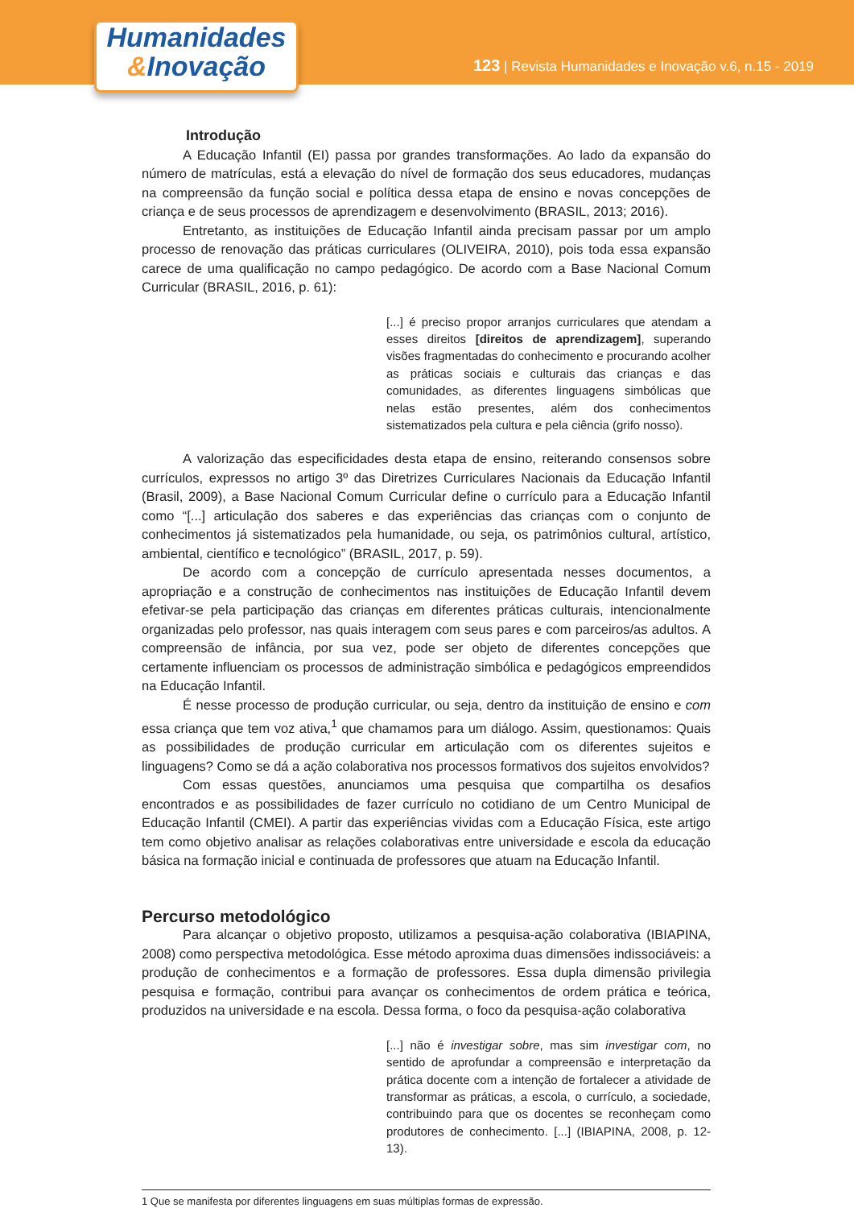123 | Revista Humanidades e Inovação v.6, n.15 - 2019
Humanidades
&Inovação
Introdução
A Educação Infantil (EI) passa por grandes transformações. Ao lado da expansão do número de matrículas, está a elevação do nível de formação dos seus educadores, mudanças na compreensão da função social e política dessa etapa de ensino e novas concepções de criança e de seus processos de aprendizagem e desenvolvimento (BRASIL, 2013; 2016).
Entretanto, as instituições de Educação Infantil ainda precisam passar por um amplo processo de renovação das práticas curriculares (OLIVEIRA, 2010), pois toda essa expansão carece de uma qualificação no campo pedagógico. De acordo com a Base Nacional Comum Curricular (BRASIL, 2016, p. 61):
[...] é preciso propor arranjos curriculares que atendam a esses direitos [direitos de aprendizagem], superando visões fragmentadas do conhecimento e procurando acolher as práticas sociais e culturais das crianças e das comunidades, as diferentes linguagens simbólicas que nelas estão presentes, além dos conhecimentos sistematizados pela cultura e pela ciência (grifo nosso).
A valorização das especificidades desta etapa de ensino, reiterando consensos sobre currículos, expressos no artigo 3º das Diretrizes Curriculares Nacionais da Educação Infantil (Brasil, 2009), a Base Nacional Comum Curricular define o currículo para a Educação Infantil como “[...] articulação dos saberes e das experiências das crianças com o conjunto de conhecimentos já sistematizados pela humanidade, ou seja, os patrimônios cultural, artístico, ambiental, científico e tecnológico” (BRASIL, 2017, p. 59).
De acordo com a concepção de currículo apresentada nesses documentos, a apropriação e a construção de conhecimentos nas instituições de Educação Infantil devem efetivar-se pela participação das crianças em diferentes práticas culturais, intencionalmente organizadas pelo professor, nas quais interagem com seus pares e com parceiros/as adultos. A compreensão de infância, por sua vez, pode ser objeto de diferentes concepções que certamente influenciam os processos de administração simbólica e pedagógicos empreendidos na Educação Infantil.
É nesse processo de produção curricular, ou seja, dentro da instituição de ensino e com essa criança que tem voz ativa,<sup>1</sup> que chamamos para um diálogo. Assim, questionamos: Quais as possibilidades de produção curricular em articulação com os diferentes sujeitos e linguagens? Como se dá a ação colaborativa nos processos formativos dos sujeitos envolvidos?
Com essas questões, anunciamos uma pesquisa que compartilha os desafios encontrados e as possibilidades de fazer currículo no cotidiano de um Centro Municipal de Educação Infantil (CMEI). A partir das experiências vividas com a Educação Física, este artigo tem como objetivo analisar as relações colaborativas entre universidade e escola da educação básica na formação inicial e continuada de professores que atuam na Educação Infantil.
Percurso metodológico
Para alcançar o objetivo proposto, utilizamos a pesquisa-ação colaborativa (IBIAPINA, 2008) como perspectiva metodológica. Esse método aproxima duas dimensões indissociáveis: a produção de conhecimentos e a formação de professores. Essa dupla dimensão privilegia pesquisa e formação, contribui para avançar os conhecimentos de ordem prática e teórica, produzidos na universidade e na escola. Dessa forma, o foco da pesquisa-ação colaborativa
[...] não é investigar sobre, mas sim investigar com, no sentido de aprofundar a compreensão e interpretação da prática docente com a intenção de fortalecer a atividade de transformar as práticas, a escola, o currículo, a sociedade, contribuindo para que os docentes se reconheçam como produtores de conhecimento. [...] (IBIAPINA, 2008, p. 12-13).
1 Que se manifesta por diferentes linguagens em suas múltiplas formas de expressão.